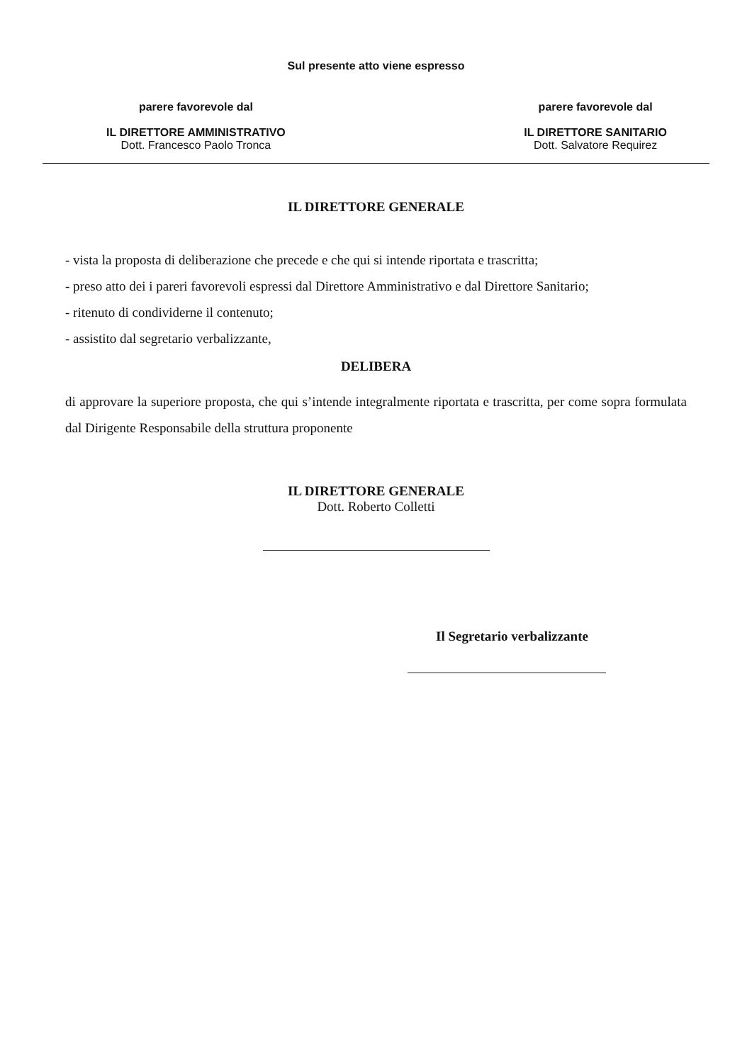Sul presente atto viene espresso
parere favorevole dal
IL DIRETTORE AMMINISTRATIVO
Dott. Francesco Paolo Tronca
parere favorevole dal
IL DIRETTORE SANITARIO
Dott. Salvatore Requirez
IL DIRETTORE GENERALE
- vista la proposta di deliberazione che precede e che qui si intende riportata e trascritta;
- preso atto dei i pareri favorevoli espressi dal Direttore Amministrativo e dal Direttore Sanitario;
- ritenuto di condividerne il contenuto;
- assistito dal segretario verbalizzante,
DELIBERA
di approvare la superiore proposta, che qui s’intende integralmente riportata e trascritta, per come sopra formulata dal Dirigente Responsabile della struttura proponente
IL DIRETTORE GENERALE
Dott. Roberto Colletti
Il Segretario verbalizzante